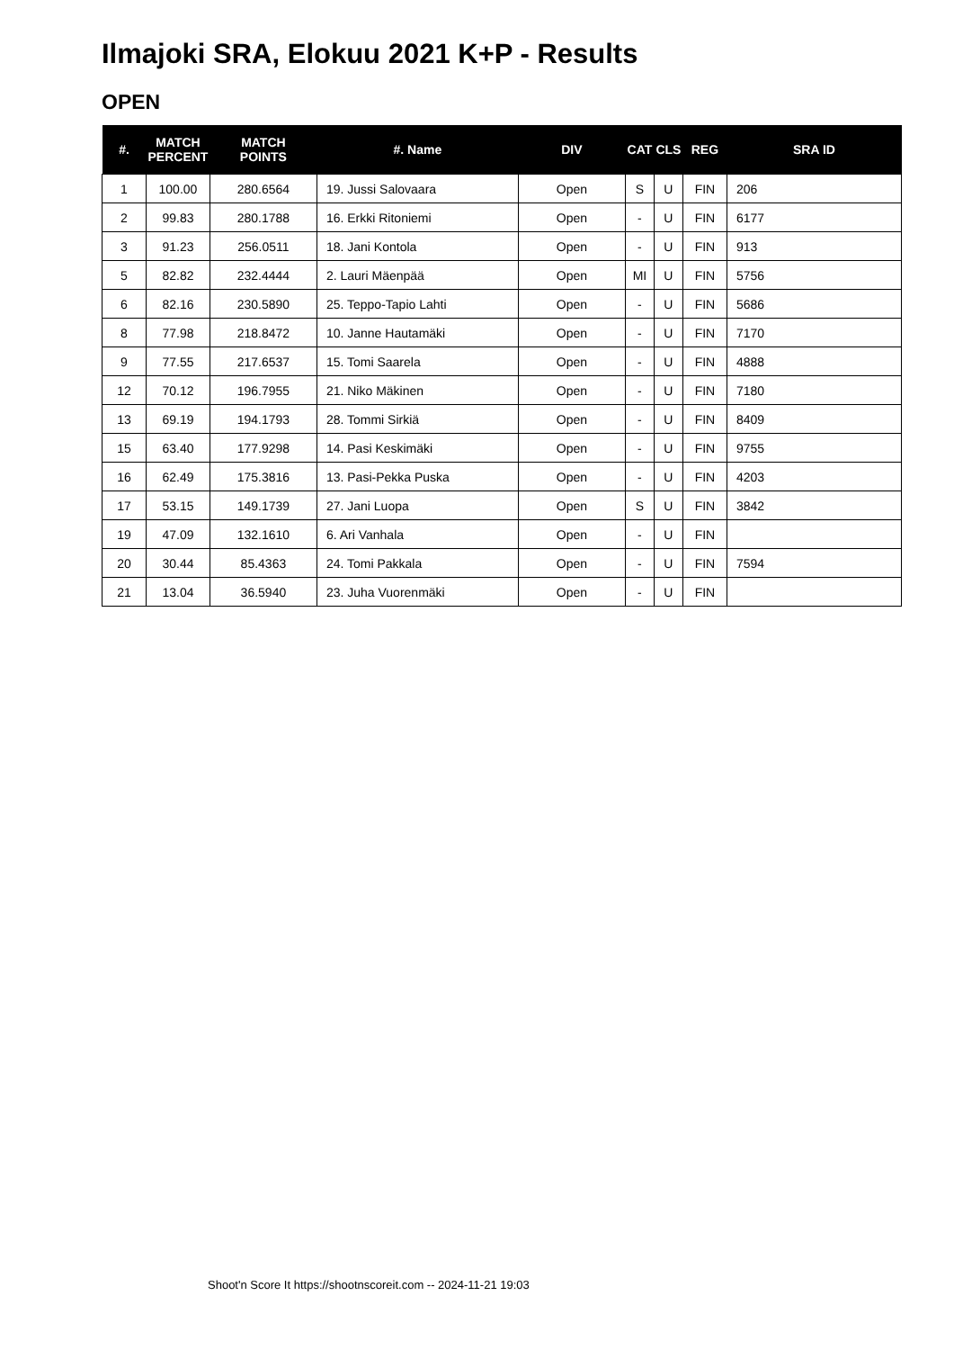Ilmajoki SRA, Elokuu 2021 K+P - Results
OPEN
| #. | MATCH PERCENT | MATCH POINTS | #. Name | DIV | CAT | CLS | REG | SRA ID |
| --- | --- | --- | --- | --- | --- | --- | --- | --- |
| 1 | 100.00 | 280.6564 | 19. Jussi Salovaara | Open | S | U | FIN | 206 |
| 2 | 99.83 | 280.1788 | 16. Erkki Ritoniemi | Open | - | U | FIN | 6177 |
| 3 | 91.23 | 256.0511 | 18. Jani Kontola | Open | - | U | FIN | 913 |
| 5 | 82.82 | 232.4444 | 2. Lauri Mäenpää | Open | MI | U | FIN | 5756 |
| 6 | 82.16 | 230.5890 | 25. Teppo-Tapio Lahti | Open | - | U | FIN | 5686 |
| 8 | 77.98 | 218.8472 | 10. Janne Hautamäki | Open | - | U | FIN | 7170 |
| 9 | 77.55 | 217.6537 | 15. Tomi Saarela | Open | - | U | FIN | 4888 |
| 12 | 70.12 | 196.7955 | 21. Niko Mäkinen | Open | - | U | FIN | 7180 |
| 13 | 69.19 | 194.1793 | 28. Tommi Sirkiä | Open | - | U | FIN | 8409 |
| 15 | 63.40 | 177.9298 | 14. Pasi Keskimäki | Open | - | U | FIN | 9755 |
| 16 | 62.49 | 175.3816 | 13. Pasi-Pekka Puska | Open | - | U | FIN | 4203 |
| 17 | 53.15 | 149.1739 | 27. Jani Luopa | Open | S | U | FIN | 3842 |
| 19 | 47.09 | 132.1610 | 6. Ari Vanhala | Open | - | U | FIN | |
| 20 | 30.44 | 85.4363 | 24. Tomi Pakkala | Open | - | U | FIN | 7594 |
| 21 | 13.04 | 36.5940 | 23. Juha Vuorenmäki | Open | - | U | FIN | |
Shoot'n Score It https://shootnscoreit.com -- 2024-11-21 19:03